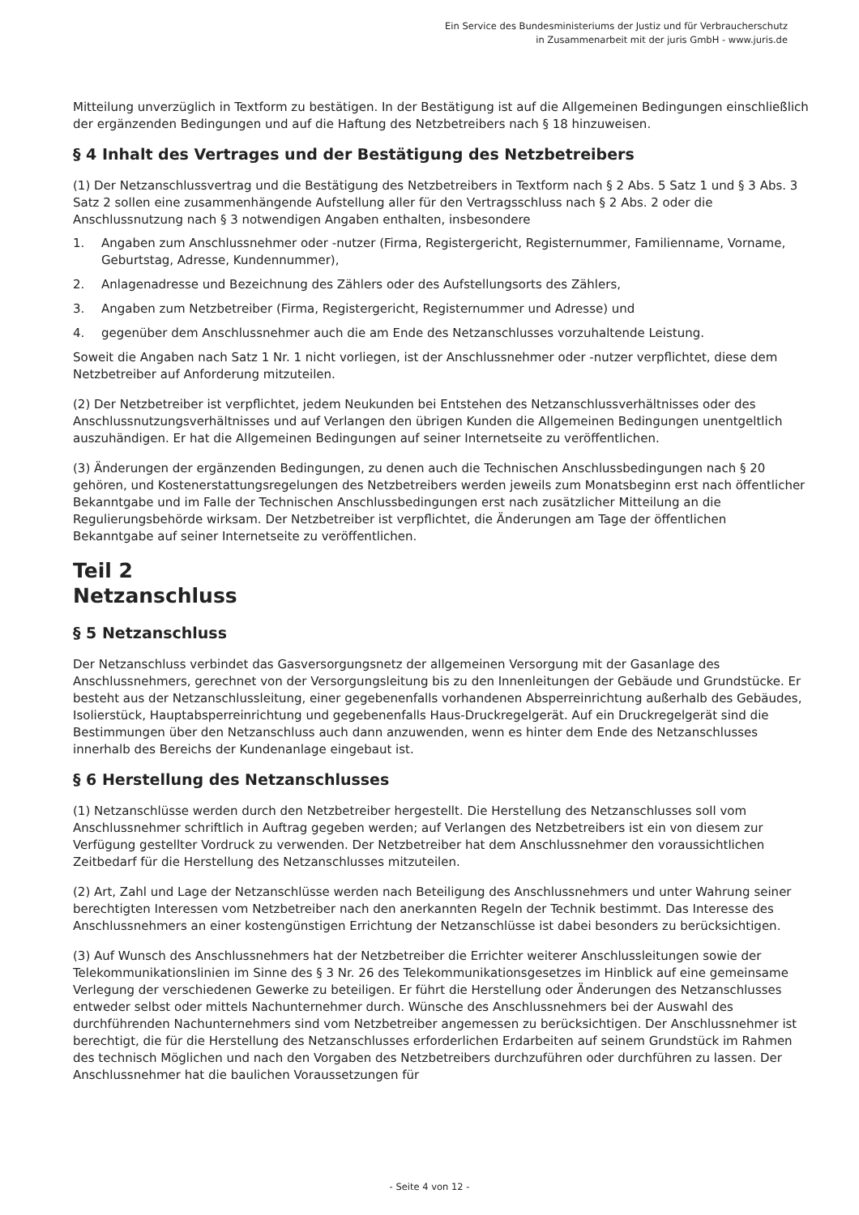Ein Service des Bundesministeriums der Justiz und für Verbraucherschutz
in Zusammenarbeit mit der juris GmbH - www.juris.de
Mitteilung unverzüglich in Textform zu bestätigen. In der Bestätigung ist auf die Allgemeinen Bedingungen einschließlich der ergänzenden Bedingungen und auf die Haftung des Netzbetreibers nach § 18 hinzuweisen.
§ 4 Inhalt des Vertrages und der Bestätigung des Netzbetreibers
(1) Der Netzanschlussvertrag und die Bestätigung des Netzbetreibers in Textform nach § 2 Abs. 5 Satz 1 und § 3 Abs. 3 Satz 2 sollen eine zusammenhängende Aufstellung aller für den Vertragsschluss nach § 2 Abs. 2 oder die Anschlussnutzung nach § 3 notwendigen Angaben enthalten, insbesondere
1. Angaben zum Anschlussnehmer oder -nutzer (Firma, Registergericht, Registernummer, Familienname, Vorname, Geburtstag, Adresse, Kundennummer),
2. Anlagenadresse und Bezeichnung des Zählers oder des Aufstellungsorts des Zählers,
3. Angaben zum Netzbetreiber (Firma, Registergericht, Registernummer und Adresse) und
4. gegenüber dem Anschlussnehmer auch die am Ende des Netzanschlusses vorzuhaltende Leistung.
Soweit die Angaben nach Satz 1 Nr. 1 nicht vorliegen, ist der Anschlussnehmer oder -nutzer verpflichtet, diese dem Netzbetreiber auf Anforderung mitzuteilen.
(2) Der Netzbetreiber ist verpflichtet, jedem Neukunden bei Entstehen des Netzanschlussverhältnisses oder des Anschlussnutzungsverhältnisses und auf Verlangen den übrigen Kunden die Allgemeinen Bedingungen unentgeltlich auszuhändigen. Er hat die Allgemeinen Bedingungen auf seiner Internetseite zu veröffentlichen.
(3) Änderungen der ergänzenden Bedingungen, zu denen auch die Technischen Anschlussbedingungen nach § 20 gehören, und Kostenerstattungsregelungen des Netzbetreibers werden jeweils zum Monatsbeginn erst nach öffentlicher Bekanntgabe und im Falle der Technischen Anschlussbedingungen erst nach zusätzlicher Mitteilung an die Regulierungsbehörde wirksam. Der Netzbetreiber ist verpflichtet, die Änderungen am Tage der öffentlichen Bekanntgabe auf seiner Internetseite zu veröffentlichen.
Teil 2
Netzanschluss
§ 5 Netzanschluss
Der Netzanschluss verbindet das Gasversorgungsnetz der allgemeinen Versorgung mit der Gasanlage des Anschlussnehmers, gerechnet von der Versorgungsleitung bis zu den Innenleitungen der Gebäude und Grundstücke. Er besteht aus der Netzanschlussleitung, einer gegebenenfalls vorhandenen Absperreinrichtung außerhalb des Gebäudes, Isolierstück, Hauptabsperreinrichtung und gegebenenfalls Haus-Druckregelgerät. Auf ein Druckregelgerät sind die Bestimmungen über den Netzanschluss auch dann anzuwenden, wenn es hinter dem Ende des Netzanschlusses innerhalb des Bereichs der Kundenanlage eingebaut ist.
§ 6 Herstellung des Netzanschlusses
(1) Netzanschlüsse werden durch den Netzbetreiber hergestellt. Die Herstellung des Netzanschlusses soll vom Anschlussnehmer schriftlich in Auftrag gegeben werden; auf Verlangen des Netzbetreibers ist ein von diesem zur Verfügung gestellter Vordruck zu verwenden. Der Netzbetreiber hat dem Anschlussnehmer den voraussichtlichen Zeitbedarf für die Herstellung des Netzanschlusses mitzuteilen.
(2) Art, Zahl und Lage der Netzanschlüsse werden nach Beteiligung des Anschlussnehmers und unter Wahrung seiner berechtigten Interessen vom Netzbetreiber nach den anerkannten Regeln der Technik bestimmt. Das Interesse des Anschlussnehmers an einer kostengünstigen Errichtung der Netzanschlüsse ist dabei besonders zu berücksichtigen.
(3) Auf Wunsch des Anschlussnehmers hat der Netzbetreiber die Errichter weiterer Anschlussleitungen sowie der Telekommunikationslinien im Sinne des § 3 Nr. 26 des Telekommunikationsgesetzes im Hinblick auf eine gemeinsame Verlegung der verschiedenen Gewerke zu beteiligen. Er führt die Herstellung oder Änderungen des Netzanschlusses entweder selbst oder mittels Nachunternehmer durch. Wünsche des Anschlussnehmers bei der Auswahl des durchführenden Nachunternehmers sind vom Netzbetreiber angemessen zu berücksichtigen. Der Anschlussnehmer ist berechtigt, die für die Herstellung des Netzanschlusses erforderlichen Erdarbeiten auf seinem Grundstück im Rahmen des technisch Möglichen und nach den Vorgaben des Netzbetreibers durchzuführen oder durchführen zu lassen. Der Anschlussnehmer hat die baulichen Voraussetzungen für
- Seite 4 von 12 -